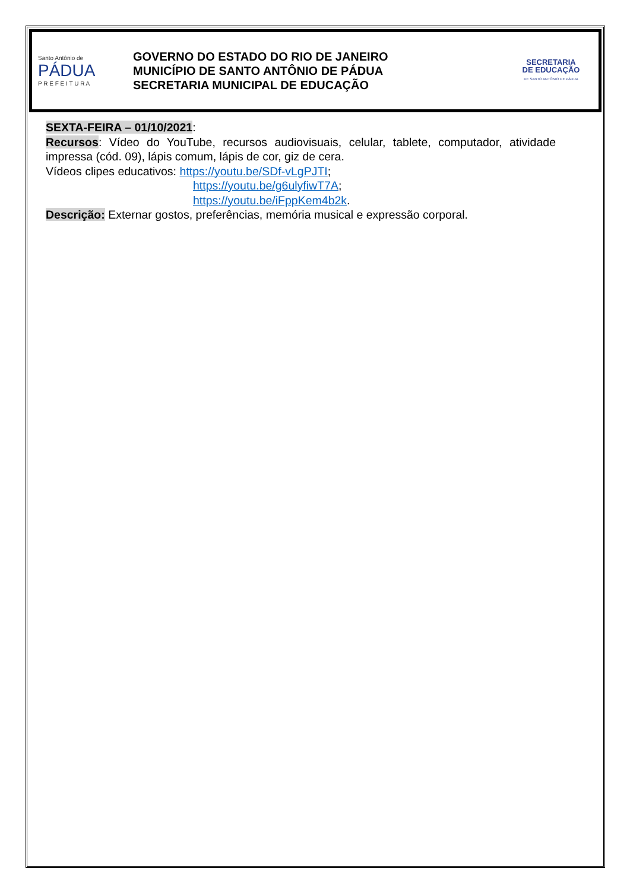Santo Antônio de
PÁDUA
P R E F E I T U R A
GOVERNO DO ESTADO DO RIO DE JANEIRO
MUNICÍPIO DE SANTO ANTÔNIO DE PÁDUA
SECRETARIA MUNICIPAL DE EDUCAÇÃO
SECRETARIA
DE EDUCAÇÃO
DE SANTO ANTÔNIO DE PÁDUA
SEXTA-FEIRA – 01/10/2021:
Recursos: Vídeo do YouTube, recursos audiovisuais, celular, tablete, computador, atividade impressa (cód. 09), lápis comum, lápis de cor, giz de cera.
Vídeos clipes educativos: https://youtu.be/SDf-vLgPJTI;
https://youtu.be/g6ulyfiwT7A;
https://youtu.be/iFppKem4b2k.
Descrição: Externar gostos, preferências, memória musical e expressão corporal.